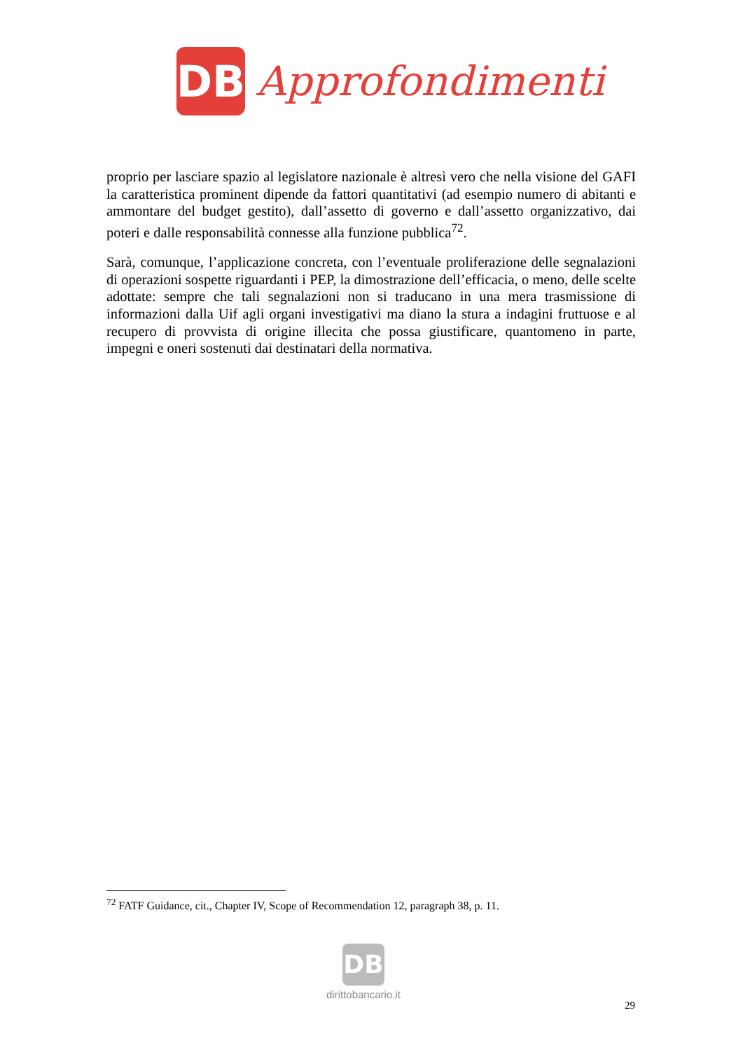DB
Approfondimenti
proprio per lasciare spazio al legislatore nazionale è altresì vero che nella visione del GAFI la caratteristica prominent dipende da fattori quantitativi (ad esempio numero di abitanti e ammontare del budget gestito), dall’assetto di governo e dall’assetto organizzativo, dai poteri e dalle responsabilità connesse alla funzione pubblica<sup>72</sup>.
Sarà, comunque, l’applicazione concreta, con l’eventuale proliferazione delle segnalazioni di operazioni sospette riguardanti i PEP, la dimostrazione dell’efficacia, o meno, delle scelte adottate: sempre che tali segnalazioni non si traducano in una mera trasmissione di informazioni dalla Uif agli organi investigativi ma diano la stura a indagini fruttuose e al recupero di provvista di origine illecita che possa giustificare, quantomeno in parte, impegni e oneri sostenuti dai destinatari della normativa.
<sup>72</sup> FATF Guidance, cit., Chapter IV, Scope of Recommendation 12, paragraph 38, p. 11.
DB
dirittobancario.it
29